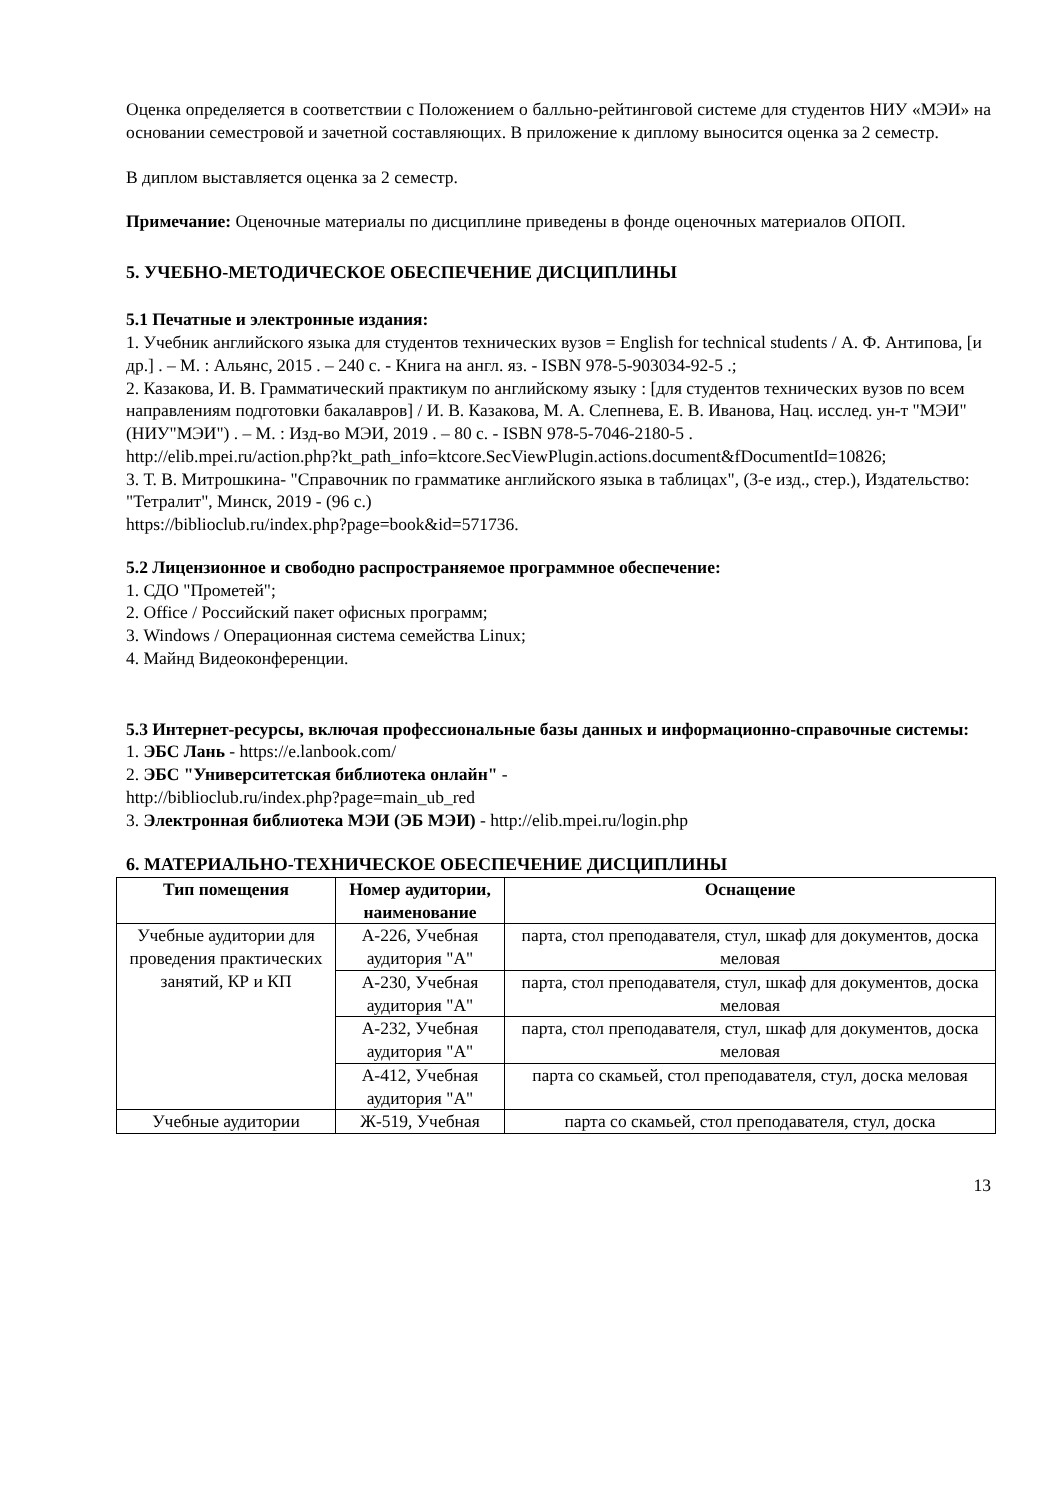Оценка определяется в соответствии с Положением о балльно-рейтинговой системе для студентов НИУ «МЭИ» на основании семестровой и зачетной составляющих. В приложение к диплому выносится оценка за 2 семестр.
В диплом выставляется оценка за 2 семестр.
Примечание: Оценочные материалы по дисциплине приведены в фонде оценочных материалов ОПОП.
5. УЧЕБНО-МЕТОДИЧЕСКОЕ ОБЕСПЕЧЕНИЕ ДИСЦИПЛИНЫ
5.1 Печатные и электронные издания:
1. Учебник английского языка для студентов технических вузов = English for technical students / А. Ф. Антипова, [и др.] . – М. : Альянс, 2015 . – 240 с. - Книга на англ. яз. - ISBN 978-5-903034-92-5 .;
2. Казакова, И. В. Грамматический практикум по английскому языку : [для студентов технических вузов по всем направлениям подготовки бакалавров] / И. В. Казакова, М. А. Слепнева, Е. В. Иванова, Нац. исслед. ун-т "МЭИ" (НИУ"МЭИ") . – М. : Изд-во МЭИ, 2019 . – 80 с. - ISBN 978-5-7046-2180-5 .
http://elib.mpei.ru/action.php?kt_path_info=ktcore.SecViewPlugin.actions.document&fDocumentId=10826;
3. Т. В. Митрошкина- "Справочник по грамматике английского языка в таблицах", (3-е изд., стер.), Издательство: "Тетралит", Минск, 2019 - (96 с.)
https://biblioclub.ru/index.php?page=book&id=571736.
5.2 Лицензионное и свободно распространяемое программное обеспечение:
1. СДО "Прометей";
2. Office / Российский пакет офисных программ;
3. Windows / Операционная система семейства Linux;
4. Майнд Видеоконференции.
5.3 Интернет-ресурсы, включая профессиональные базы данных и информационно-справочные системы:
1. ЭБС Лань - https://e.lanbook.com/
2. ЭБС "Университетская библиотека онлайн" -
http://biblioclub.ru/index.php?page=main_ub_red
3. Электронная библиотека МЭИ (ЭБ МЭИ) - http://elib.mpei.ru/login.php
6. МАТЕРИАЛЬНО-ТЕХНИЧЕСКОЕ ОБЕСПЕЧЕНИЕ ДИСЦИПЛИНЫ
| Тип помещения | Номер аудитории, наименование | Оснащение |
| --- | --- | --- |
| Учебные аудитории для проведения практических занятий, КР и КП | А-226, Учебная аудитория "А" | парта, стол преподавателя, стул, шкаф для документов, доска меловая |
| | А-230, Учебная аудитория "А" | парта, стол преподавателя, стул, шкаф для документов, доска меловая |
| | А-232, Учебная аудитория "А" | парта, стол преподавателя, стул, шкаф для документов, доска меловая |
| | А-412, Учебная аудитория "А" | парта со скамьей, стол преподавателя, стул, доска меловая |
| Учебные аудитории | Ж-519, Учебная | парта со скамьей, стол преподавателя, стул, доска |
13